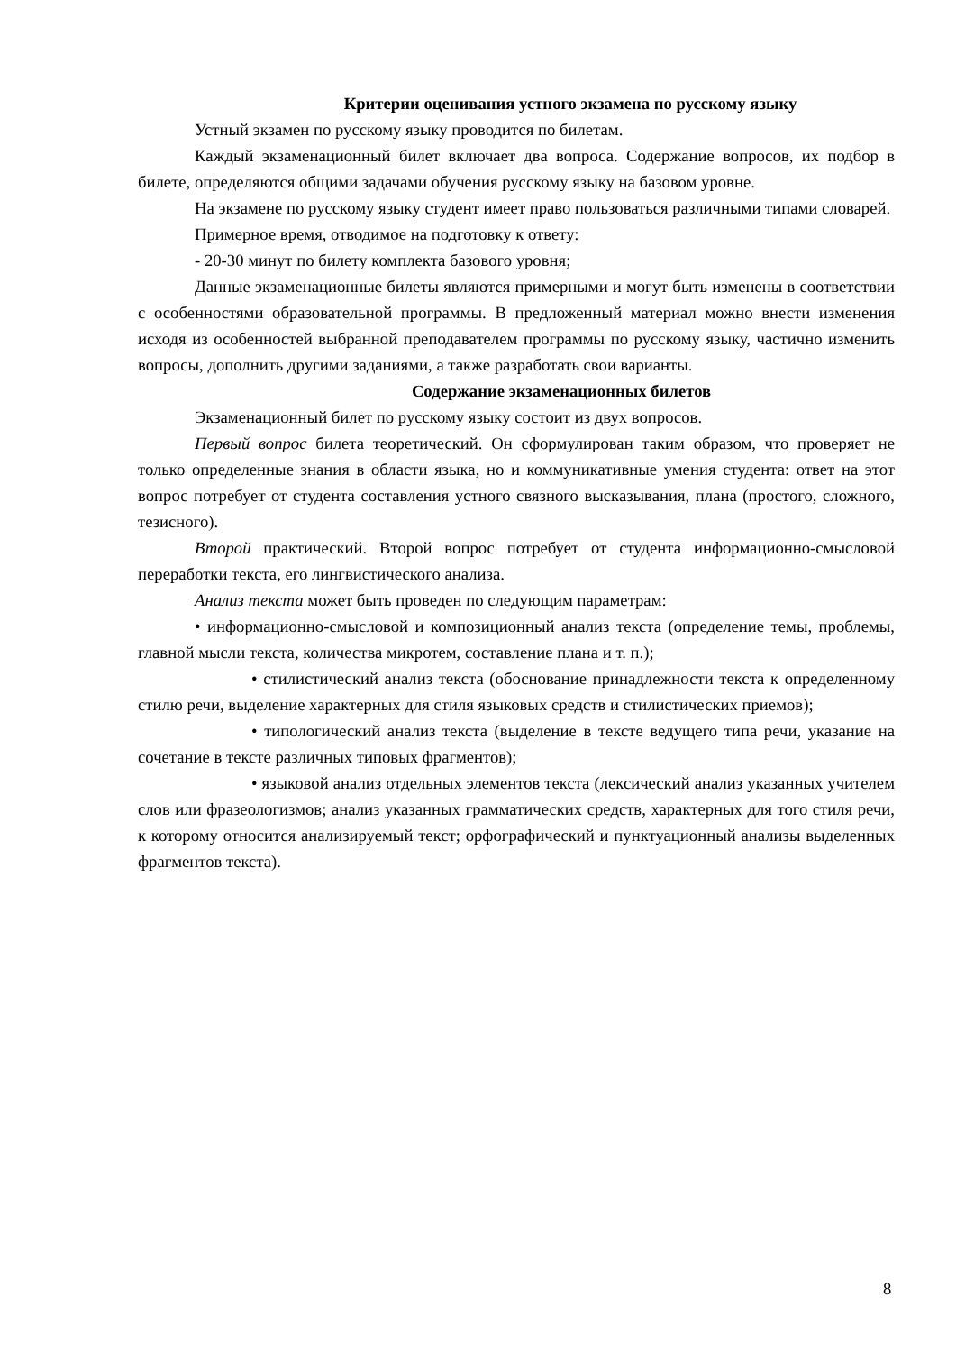Критерии оценивания устного экзамена по русскому языку
Устный экзамен по русскому языку проводится по билетам.
Каждый экзаменационный билет включает два вопроса. Содержание вопросов, их подбор в билете, определяются общими задачами обучения русскому языку на базовом уровне.
На экзамене по русскому языку студент имеет право пользоваться различными типами словарей.
Примерное время, отводимое на подготовку к ответу:
- 20-30 минут по билету комплекта базового уровня;
Данные экзаменационные билеты являются примерными и могут быть изменены в соответствии с особенностями образовательной программы. В предложенный материал можно внести изменения исходя из особенностей выбранной преподавателем программы по русскому языку, частично изменить вопросы, дополнить другими заданиями, а также разработать свои варианты.
Содержание экзаменационных билетов
Экзаменационный билет по русскому языку состоит из двух вопросов.
Первый вопрос билета теоретический. Он сформулирован таким образом, что проверяет не только определенные знания в области языка, но и коммуникативные умения студента: ответ на этот вопрос потребует от студента составления устного связного высказывания, плана (простого, сложного, тезисного).
Второй практический. Второй вопрос потребует от студента информационно-смысловой переработки текста, его лингвистического анализа.
Анализ текста может быть проведен по следующим параметрам:
• информационно-смысловой и композиционный анализ текста (определение темы, проблемы, главной мысли текста, количества микротем, составление плана и т. п.);
• стилистический анализ текста (обоснование принадлежности текста к определенному стилю речи, выделение характерных для стиля языковых средств и стилистических приемов);
• типологический анализ текста (выделение в тексте ведущего типа речи, указание на сочетание в тексте различных типовых фрагментов);
• языковой анализ отдельных элементов текста (лексический анализ указанных учителем слов или фразеологизмов; анализ указанных грамматических средств, характерных для того стиля речи, к которому относится анализируемый текст; орфографический и пунктуационный анализы выделенных фрагментов текста).
8